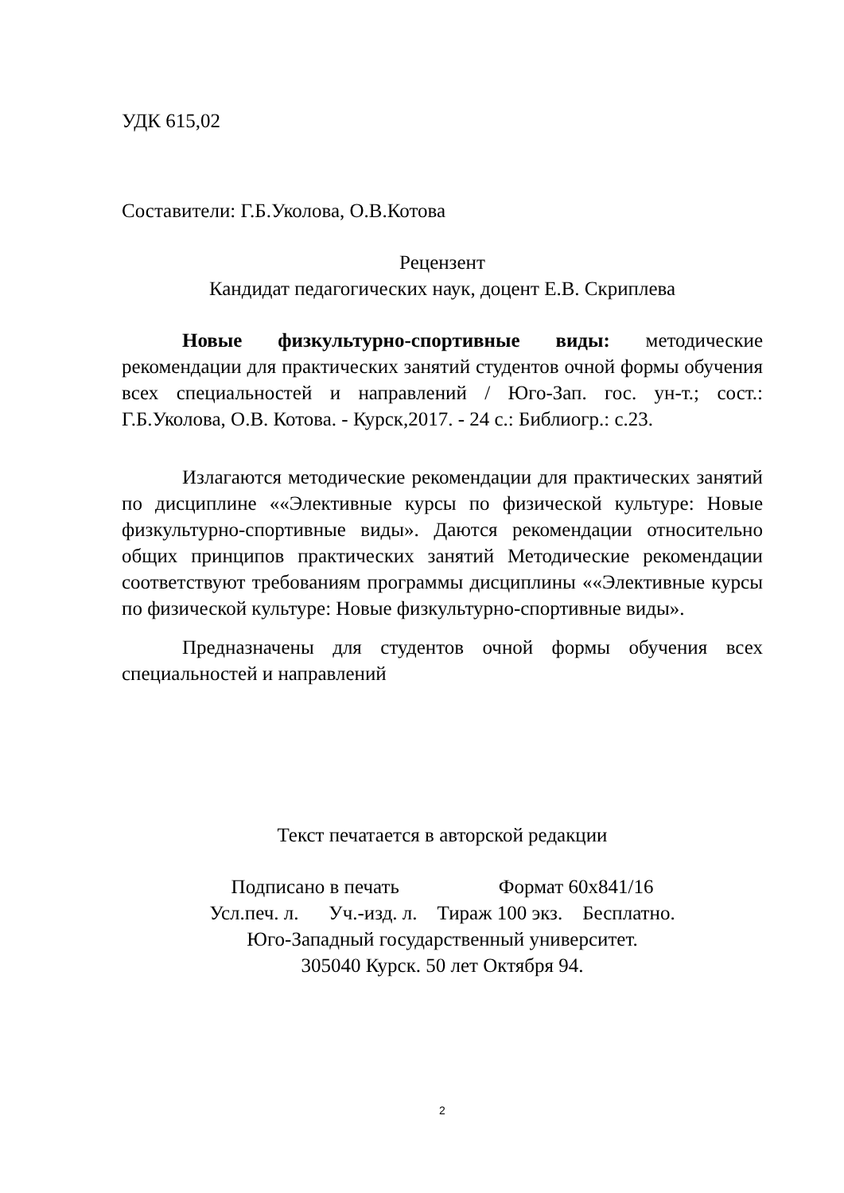УДК 615,02
Составители: Г.Б.Уколова, О.В.Котова
Рецензент
Кандидат педагогических наук, доцент Е.В. Скриплева
Новые физкультурно-спортивные виды: методические рекомендации для практических занятий студентов очной формы обучения всех специальностей и направлений / Юго-Зап. гос. ун-т.; сост.: Г.Б.Уколова, О.В. Котова. - Курск,2017. - 24 с.: Библиогр.: с.23.
Излагаются методические рекомендации для практических занятий по дисциплине ««Элективные курсы по физической культуре: Новые физкультурно-спортивные виды». Даются рекомендации относительно общих принципов практических занятий Методические рекомендации соответствуют требованиям программы дисциплины ««Элективные курсы по физической культуре: Новые физкультурно-спортивные виды».
Предназначены для студентов очной формы обучения всех специальностей и направлений
Текст печатается в авторской редакции
Подписано в печать Формат 60х841/16
Усл.печ. л. Уч.-изд. л. Тираж 100 экз. Бесплатно.
Юго-Западный государственный университет.
305040 Курск. 50 лет Октября 94.
2